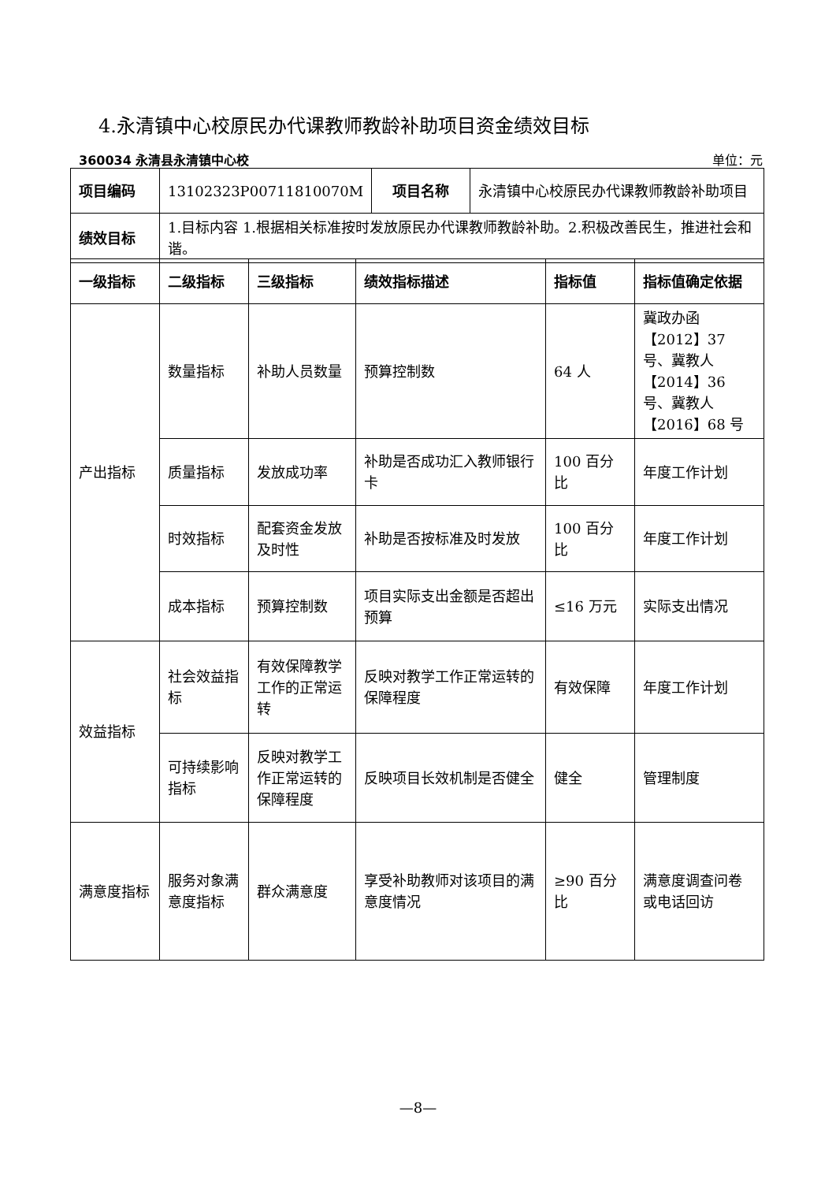4.永清镇中心校原民办代课教师教龄补助项目资金绩效目标
360034 永清县永清镇中心校 单位：元
| 项目编码 | 13102323P00711810070M | 项目名称 | 永清镇中心校原民办代课教师教龄补助项目 |
| 绩效目标 | 1.目标内容 1.根据相关标准按时发放原民办代课教师教龄补助。2.积极改善民生，推进社会和谐。 | | |
| 一级指标 | 二级指标 | 三级指标 | 绩效指标描述 | 指标值 | 指标值确定依据 |
| 产出指标 | 数量指标 | 补助人员数量 | 预算控制数 | 64 人 | 冀政办函【2012】37 号、冀教人【2014】36 号、冀教人【2016】68 号 |
| | 质量指标 | 发放成功率 | 补助是否成功汇入教师银行卡 | 100 百分比 | 年度工作计划 |
| | 时效指标 | 配套资金发放及时性 | 补助是否按标准及时发放 | 100 百分比 | 年度工作计划 |
| | 成本指标 | 预算控制数 | 项目实际支出金额是否超出预算 | ≤16 万元 | 实际支出情况 |
| 效益指标 | 社会效益指标 | 有效保障教学工作的正常运转 | 反映对教学工作正常运转的保障程度 | 有效保障 | 年度工作计划 |
| | 可持续影响指标 | 反映对教学工作正常运转的保障程度 | 反映项目长效机制是否健全 | 健全 | 管理制度 |
| 满意度指标 | 服务对象满意度指标 | 群众满意度 | 享受补助教师对该项目的满意度情况 | ≥90 百分比 | 满意度调查问卷或电话回访 |
—8—